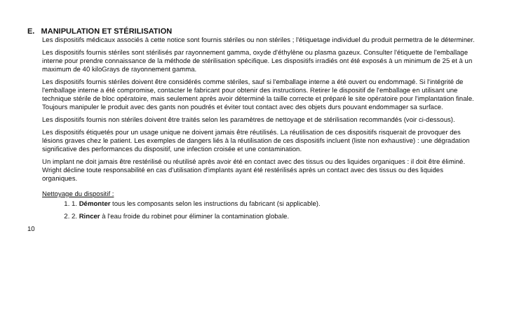E. MANIPULATION ET STÉRILISATION
Les dispositifs médicaux associés à cette notice sont fournis stériles ou non stériles ; l'étiquetage individuel du produit permettra de le déterminer.
Les dispositifs fournis stériles sont stérilisés par rayonnement gamma, oxyde d'éthylène ou plasma gazeux. Consulter l'étiquette de l'emballage interne pour prendre connaissance de la méthode de stérilisation spécifique. Les dispositifs irradiés ont été exposés à un minimum de 25 et à un maximum de 40 kiloGrays de rayonnement gamma.
Les dispositifs fournis stériles doivent être considérés comme stériles, sauf si l'emballage interne a été ouvert ou endommagé. Si l'intégrité de l'emballage interne a été compromise, contacter le fabricant pour obtenir des instructions. Retirer le dispositif de l'emballage en utilisant une technique stérile de bloc opératoire, mais seulement après avoir déterminé la taille correcte et préparé le site opératoire pour l'implantation finale. Toujours manipuler le produit avec des gants non poudrés et éviter tout contact avec des objets durs pouvant endommager sa surface.
Les dispositifs fournis non stériles doivent être traités selon les paramètres de nettoyage et de stérilisation recommandés (voir ci-dessous).
Les dispositifs étiquetés pour un usage unique ne doivent jamais être réutilisés. La réutilisation de ces dispositifs risquerait de provoquer des lésions graves chez le patient. Les exemples de dangers liés à la réutilisation de ces dispositifs incluent (liste non exhaustive) : une dégradation significative des performances du dispositif, une infection croisée et une contamination.
Un implant ne doit jamais être restérilisé ou réutilisé après avoir été en contact avec des tissus ou des liquides organiques : il doit être éliminé. Wright décline toute responsabilité en cas d'utilisation d'implants ayant été restérilisés après un contact avec des tissus ou des liquides organiques.
Nettoyage du dispositif :
1. 1. Démonter tous les composants selon les instructions du fabricant (si applicable).
2. 2. Rincer à l'eau froide du robinet pour éliminer la contamination globale.
10